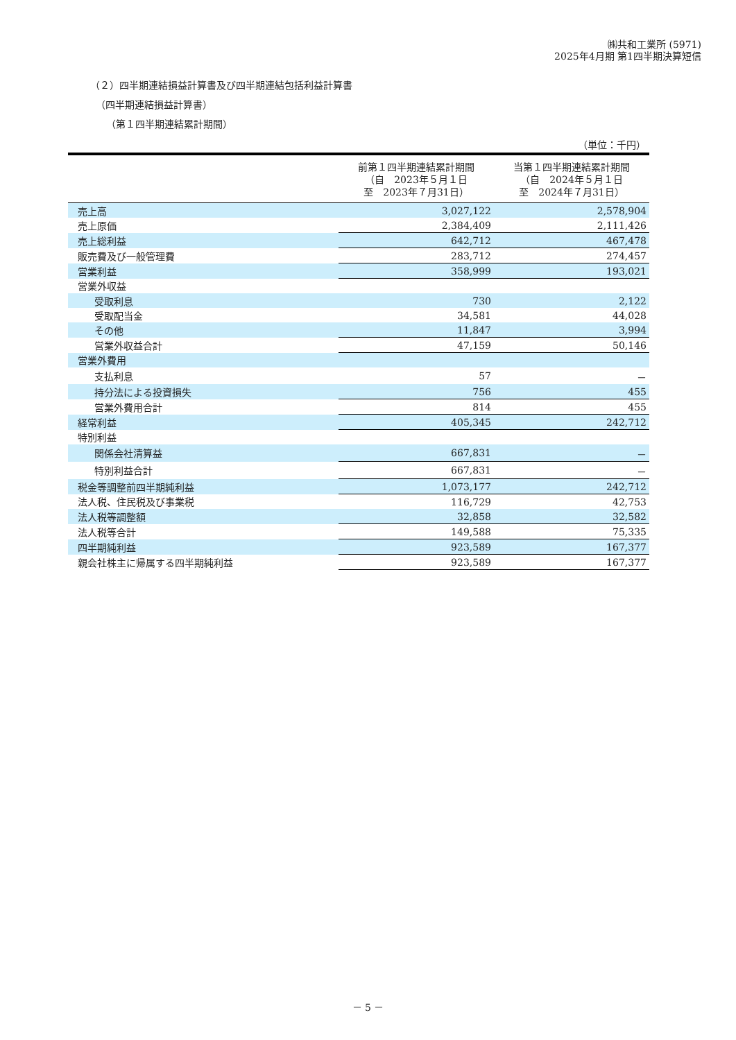㈱共和工業所 (5971)
2025年4月期 第1四半期決算短信
（２）四半期連結損益計算書及び四半期連結包括利益計算書
（四半期連結損益計算書）
（第１四半期連結累計期間）
（単位：千円）
| | 前第１四半期連結累計期間 （自 2023年５月１日 至 2023年７月31日） | 当第１四半期連結累計期間 （自 2024年５月１日 至 2024年７月31日） |
| --- | --- | --- |
| 売上高 | 3,027,122 | 2,578,904 |
| 売上原価 | 2,384,409 | 2,111,426 |
| 売上総利益 | 642,712 | 467,478 |
| 販売費及び一般管理費 | 283,712 | 274,457 |
| 営業利益 | 358,999 | 193,021 |
| 営業外収益 | | |
| 受取利息 | 730 | 2,122 |
| 受取配当金 | 34,581 | 44,028 |
| その他 | 11,847 | 3,994 |
| 営業外収益合計 | 47,159 | 50,146 |
| 営業外費用 | | |
| 支払利息 | 57 | － |
| 持分法による投資損失 | 756 | 455 |
| 営業外費用合計 | 814 | 455 |
| 経常利益 | 405,345 | 242,712 |
| 特別利益 | | |
| 関係会社清算益 | 667,831 | － |
| 特別利益合計 | 667,831 | － |
| 税金等調整前四半期純利益 | 1,073,177 | 242,712 |
| 法人税、住民税及び事業税 | 116,729 | 42,753 |
| 法人税等調整額 | 32,858 | 32,582 |
| 法人税等合計 | 149,588 | 75,335 |
| 四半期純利益 | 923,589 | 167,377 |
| 親会社株主に帰属する四半期純利益 | 923,589 | 167,377 |
－ 5 －